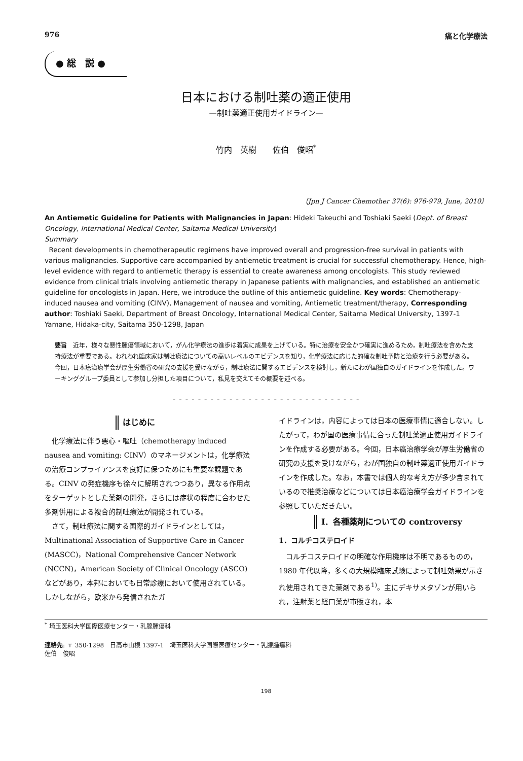976 癌と化学療法
● 総　説 ●
日本における制吐薬の適正使用
—制吐薬適正使用ガイドライン—
竹内　英樹　　佐伯　俊昭<sup>*</sup>
〔Jpn J Cancer Chemother 37(6): 976-979, June, 2010〕
An Antiemetic Guideline for Patients with Malignancies in Japan: Hideki Takeuchi and Toshiaki Saeki (Dept. of Breast Oncology, International Medical Center, Saitama Medical University)
Summary
Recent developments in chemotherapeutic regimens have improved overall and progression-free survival in patients with various malignancies. Supportive care accompanied by antiemetic treatment is crucial for successful chemotherapy. Hence, high-level evidence with regard to antiemetic therapy is essential to create awareness among oncologists. This study reviewed evidence from clinical trials involving antiemetic therapy in Japanese patients with malignancies, and established an antiemetic guideline for oncologists in Japan. Here, we introduce the outline of this antiemetic guideline. Key words: Chemotherapy-induced nausea and vomiting (CINV), Management of nausea and vomiting, Antiemetic treatment/therapy, Corresponding author: Toshiaki Saeki, Department of Breast Oncology, International Medical Center, Saitama Medical University, 1397-1 Yamane, Hidaka-city, Saitama 350-1298, Japan
要旨　近年，様々な悪性腫瘍領域において，がん化学療法の進歩は着実に成果を上げている。特に治療を安全かつ確実に進めるため，制吐療法を含めた支持療法が重要である。われわれ臨床家は制吐療法についての高いレベルのエビデンスを知り，化学療法に応じた的確な制吐予防と治療を行う必要がある。今回，日本癌治療学会が厚生労働省の研究の支援を受けながら，制吐療法に関するエビデンスを検討し，新たにわが国独自のガイドラインを作成した。ワーキンググループ委員として参加し分担した項目について，私見を交えてその概要を述べる。
- - - - - - - - - - - - - - - - - - - - - - - - - - - - - -
はじめに
化学療法に伴う悪心・嘔吐（chemotherapy induced nausea and vomiting: CINV）のマネージメントは，化学療法の治療コンプライアンスを良好に保つためにも重要な課題である。CINV の発症機序も徐々に解明されつつあり，異なる作用点をターゲットとした薬剤の開発，さらには症状の程度に合わせた多剤併用による複合的制吐療法が開発されている。
さて，制吐療法に関する国際的ガイドラインとしては，Multinational Association of Supportive Care in Cancer (MASCC)，National Comprehensive Cancer Network (NCCN)，American Society of Clinical Oncology (ASCO) などがあり，本邦においても日常診療において使用されている。しかしながら，欧米から発信されたガ
イドラインは，内容によっては日本の医療事情に適合しない。したがって，わが国の医療事情に合った制吐薬適正使用ガイドラインを作成する必要がある。今回，日本癌治療学会が厚生労働省の研究の支援を受けながら，わが国独自の制吐薬適正使用ガイドラインを作成した。なお，本書では個人的な考え方が多少含まれているので推奨治療などについては日本癌治療学会ガイドラインを参照していただきたい。
I．各種薬剤についての controversy
1．コルチコステロイド
コルチコステロイドの明確な作用機序は不明であるものの，1980 年代以降，多くの大規模臨床試験によって制吐効果が示され使用されてきた薬剤である<sup>1)</sup>。主にデキサメタゾンが用いられ，注射薬と経口薬が市販され，本
<sup>*</sup> 埼玉医科大学国際医療センター・乳腺腫瘍科
連絡先: 〒 350-1298　日高市山根 1397-1　埼玉医科大学国際医療センター・乳腺腫瘍科
佐伯　俊昭
198